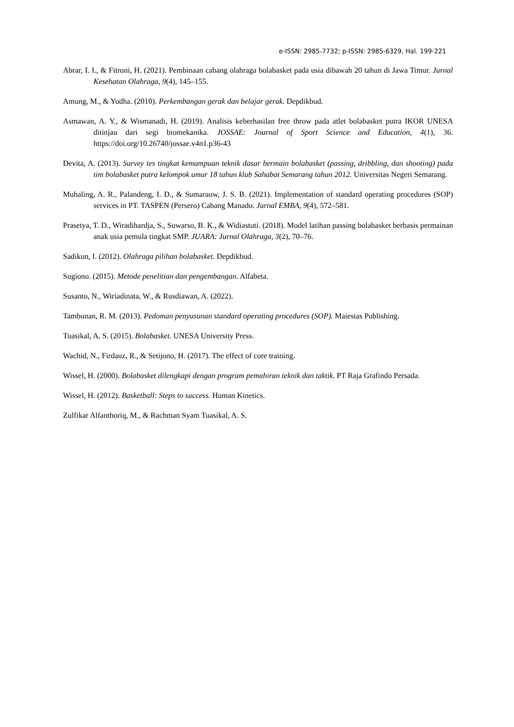e-ISSN: 2985-7732; p-ISSN: 2985-6329, Hal. 199-221
Abrar, I. I., & Fitroni, H. (2021). Pembinaan cabang olahraga bolabasket pada usia dibawah 20 tahun di Jawa Timur. Jurnal Kesehatan Olahraga, 9(4), 145–155.
Amung, M., & Yudha. (2010). Perkembangan gerak dan belajar gerak. Depdikbud.
Asmawan, A. Y., & Wismanadi, H. (2019). Analisis keberhasilan free throw pada atlet bolabasket putra IKOR UNESA ditinjau dari segi biomekanika. JOSSAE: Journal of Sport Science and Education, 4(1), 36. https://doi.org/10.26740/jossae.v4n1.p36-43
Devita, A. (2013). Survey tes tingkat kemampuan teknik dasar bermain bolabasket (passing, dribbling, dan shooting) pada tim bolabasket putra kelompok umur 18 tahun klub Sahabat Semarang tahun 2012. Universitas Negeri Semarang.
Muhaling, A. R., Palandeng, I. D., & Sumarauw, J. S. B. (2021). Implementation of standard operating procedures (SOP) services in PT. TASPEN (Persero) Cabang Manado. Jurnal EMBA, 9(4), 572–581.
Prasetya, T. D., Wiradihardja, S., Suwarso, B. K., & Widiastuti. (2018). Model latihan passing bolabasket berbasis permainan anak usia pemula tingkat SMP. JUARA: Jurnal Olahraga, 3(2), 70–76.
Sadikun, I. (2012). Olahraga pilihan bolabasket. Depdikbud.
Sugiono. (2015). Metode penelitian dan pengembangan. Alfabeta.
Susanto, N., Wiriadinata, W., & Rusdiawan, A. (2022).
Tambunan, R. M. (2013). Pedoman penyusunan standard operating procedures (SOP). Maiestas Publishing.
Tuasikal, A. S. (2015). Bolabasket. UNESA University Press.
Wachid, N., Firdauz, R., & Setijono, H. (2017). The effect of core training.
Wissel, H. (2000). Bolabasket dilengkapi dengan program pemahiran teknik dan taktik. PT Raja Grafindo Persada.
Wissel, H. (2012). Basketball: Steps to success. Human Kinetics.
Zulfikar Alfanthoriq, M., & Rachman Syam Tuasikal, A. S.